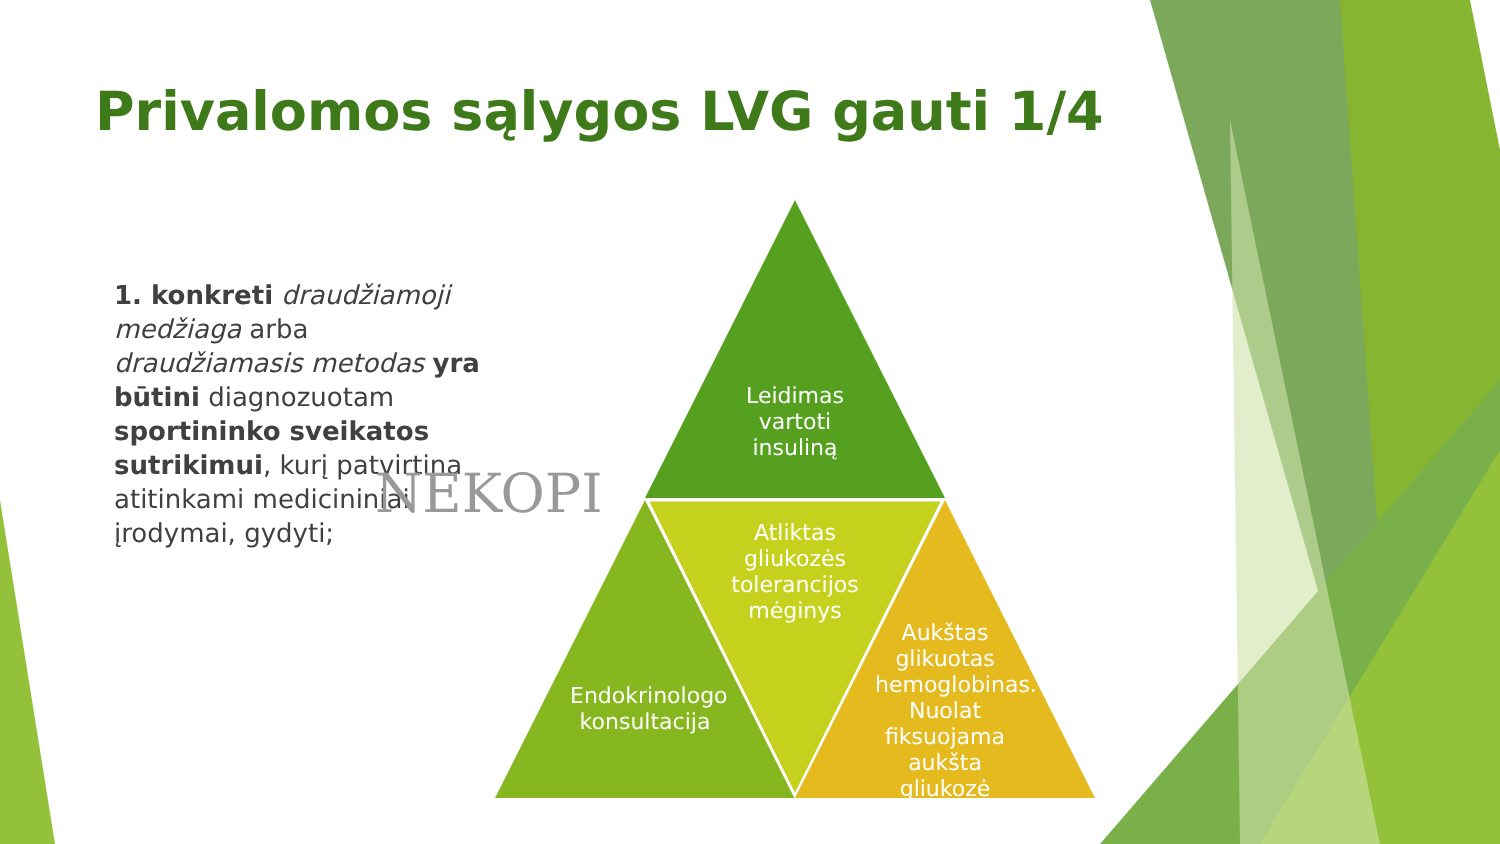Privalomos sąlygos LVG gauti 1/4
1. konkreti draudžiamoji medžiaga arba draudžiamasis metodas yra būtini diagnozuotam sportininko sveikatos sutrikimui, kurį patvirtina atitinkami medicininiai įrodymai, gydyti;
NEKOPI
Leidimas vartoti insuliną
Atliktas gliukozės tolerancijos mėginys
Endokrinologo konsultacija
Aukštas glikuotas hemoglobinas. Nuolat fiksuojama aukšta gliukozė